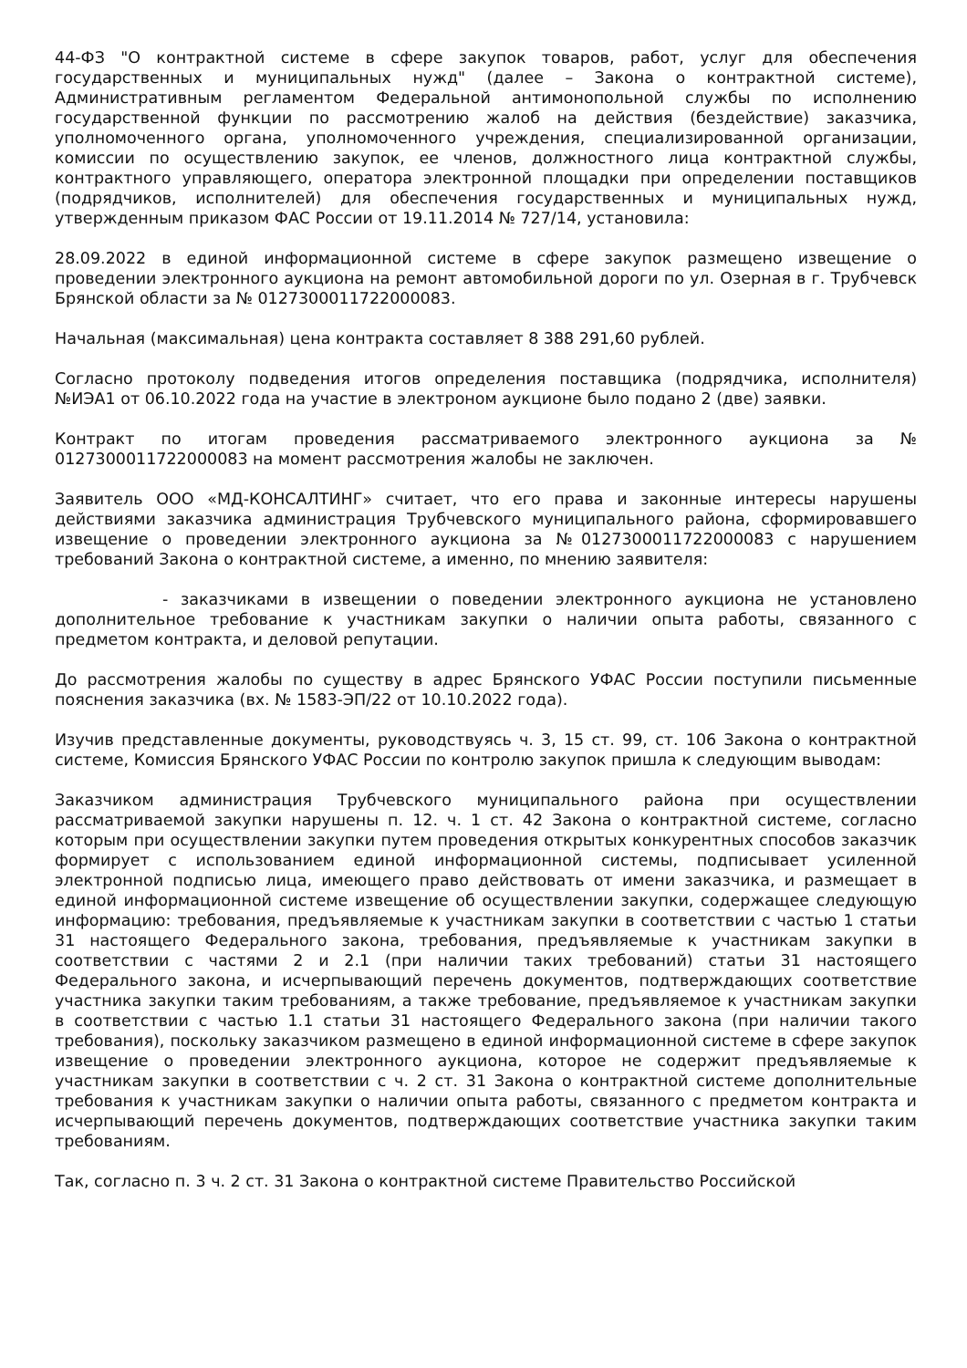44-ФЗ "О контрактной системе в сфере закупок товаров, работ, услуг для обеспечения государственных и муниципальных нужд" (далее – Закона о контрактной системе), Административным регламентом Федеральной антимонопольной службы по исполнению государственной функции по рассмотрению жалоб на действия (бездействие) заказчика, уполномоченного органа, уполномоченного учреждения, специализированной организации, комиссии по осуществлению закупок, ее членов, должностного лица контрактной службы, контрактного управляющего, оператора электронной площадки при определении поставщиков (подрядчиков, исполнителей) для обеспечения государственных и муниципальных нужд, утвержденным приказом ФАС России от 19.11.2014 № 727/14, установила:
28.09.2022 в единой информационной системе в сфере закупок размещено извещение о проведении электронного аукциона на ремонт автомобильной дороги по ул. Озерная в г. Трубчевск Брянской области за № 0127300011722000083.
Начальная (максимальная) цена контракта составляет 8 388 291,60 рублей.
Согласно протоколу подведения итогов определения поставщика (подрядчика, исполнителя) №ИЭА1 от 06.10.2022 года на участие в электроном аукционе было подано 2 (две) заявки.
Контракт по итогам проведения рассматриваемого электронного аукциона за № 0127300011722000083 на момент рассмотрения жалобы не заключен.
Заявитель ООО «МД-КОНСАЛТИНГ» считает, что его права и законные интересы нарушены действиями заказчика администрация Трубчевского муниципального района, сформировавшего извещение о проведении электронного аукциона за №0127300011722000083 с нарушением требований Закона о контрактной системе, а именно, по мнению заявителя:
- заказчиками в извещении о поведении электронного аукциона не установлено дополнительное требование к участникам закупки о наличии опыта работы, связанного с предметом контракта, и деловой репутации.
До рассмотрения жалобы по существу в адрес Брянского УФАС России поступили письменные пояснения заказчика (вх. № 1583-ЭП/22 от 10.10.2022 года).
Изучив представленные документы, руководствуясь ч. 3, 15 ст. 99, ст. 106 Закона о контрактной системе, Комиссия Брянского УФАС России по контролю закупок пришла к следующим выводам:
Заказчиком администрация Трубчевского муниципального района при осуществлении рассматриваемой закупки нарушены п. 12. ч. 1 ст. 42 Закона о контрактной системе, согласно которым при осуществлении закупки путем проведения открытых конкурентных способов заказчик формирует с использованием единой информационной системы, подписывает усиленной электронной подписью лица, имеющего право действовать от имени заказчика, и размещает в единой информационной системе извещение об осуществлении закупки, содержащее следующую информацию: требования, предъявляемые к участникам закупки в соответствии с частью 1 статьи 31 настоящего Федерального закона, требования, предъявляемые к участникам закупки в соответствии с частями 2 и 2.1 (при наличии таких требований) статьи 31 настоящего Федерального закона, и исчерпывающий перечень документов, подтверждающих соответствие участника закупки таким требованиям, а также требование, предъявляемое к участникам закупки в соответствии с частью 1.1 статьи 31 настоящего Федерального закона (при наличии такого требования), поскольку заказчиком размещено в единой информационной системе в сфере закупок извещение о проведении электронного аукциона, которое не содержит предъявляемые к участникам закупки в соответствии с ч. 2 ст. 31 Закона о контрактной системе дополнительные требования к участникам закупки о наличии опыта работы, связанного с предметом контракта и исчерпывающий перечень документов, подтверждающих соответствие участника закупки таким требованиям.
Так, согласно п. 3 ч. 2 ст. 31 Закона о контрактной системе Правительство Российской